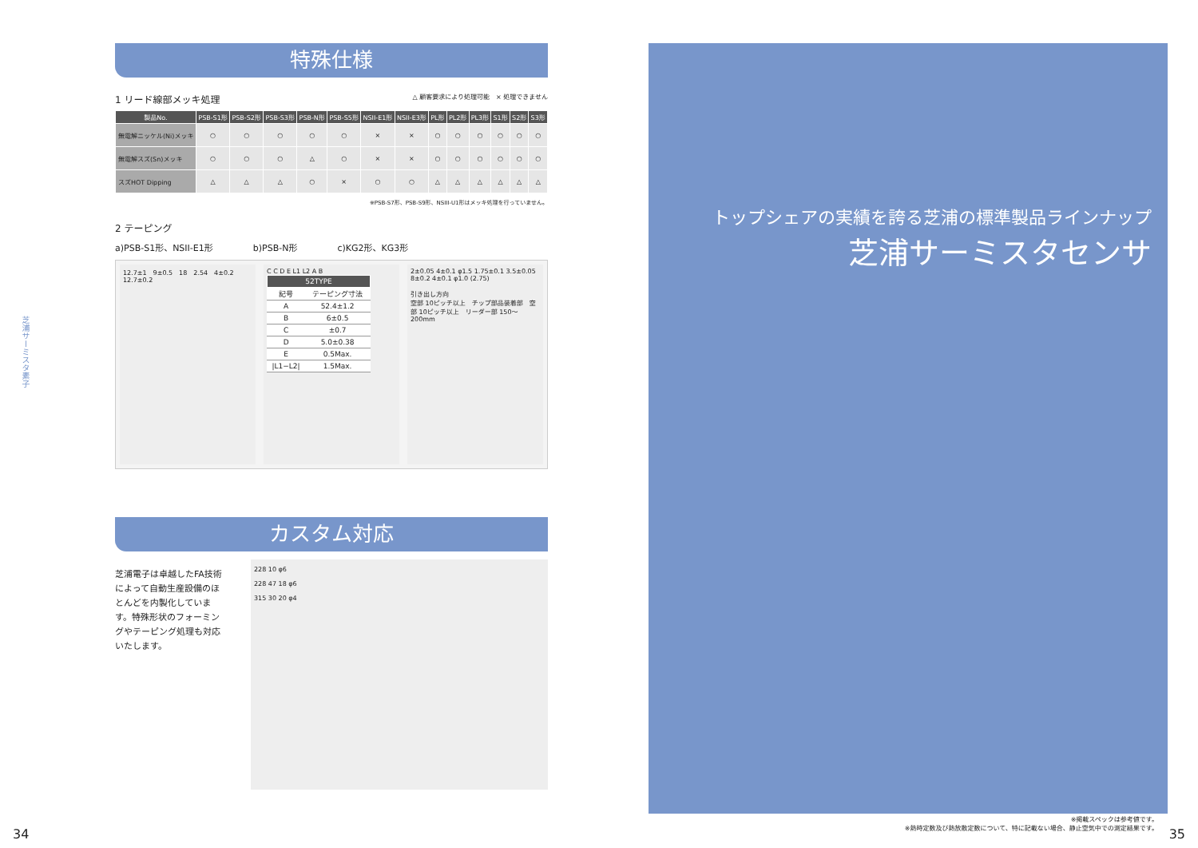特殊仕様
1 リード線部メッキ処理 △ 顧客要求により処理可能　× 処理できません
| 製品No. | PSB-S1形 | PSB-S2形 | PSB-S3形 | PSB-N形 | PSB-S5形 | NSII-E1形 | NSII-E3形 | PL形 | PL2形 | PL3形 | S1形 | S2形 | S3形 |
| --- | --- | --- | --- | --- | --- | --- | --- | --- | --- | --- | --- | --- | --- |
| 無電解ニッケル(Ni)メッキ | ○ | ○ | ○ | ○ | ○ | × | × | ○ | ○ | ○ | ○ | ○ | ○ |
| 無電解スズ(Sn)メッキ | ○ | ○ | ○ | △ | ○ | × | × | ○ | ○ | ○ | ○ | ○ | ○ |
| スズHOT Dipping | △ | △ | △ | ○ | × | ○ | ○ | △ | △ | △ | △ | △ | △ |
※PSB-S7形、PSB-S9形、NSIII-U1形はメッキ処理を行っていません。
2 テーピング
a)PSB-S1形、NSII-E1形 b)PSB-N形 c)KG2形、KG3形
12.7±1　9±0.5　18　2.54　4±0.2　12.7±0.2
C C D E L1 L2 A B
| 52TYPE | |
| --- | --- |
| 記号 | テーピング寸法 |
| A | 52.4±1.2 |
| B | 6±0.5 |
| C | ±0.7 |
| D | 5.0±0.38 |
| E | 0.5Max. |
| /L1−L2/ | 1.5Max. |
2±0.05 4±0.1 φ1.5 1.75±0.1 3.5±0.05 8±0.2 4±0.1 φ1.0 (2.75)
引き出し方向
空部 10ピッチ以上　チップ部品装着部　空部 10ピッチ以上　リーダー部 150〜200mm
カスタム対応
芝浦電子は卓越したFA技術によって自動生産設備のほとんどを内製化しています。特殊形状のフォーミングやテーピング処理も対応いたします。
228 10 φ6
228 47 18 φ6
315 30 20 φ4
芝浦サーミスタ素子
トップシェアの実績を誇る芝浦の標準製品ラインナップ
芝浦サーミスタセンサ
※掲載スペックは参考値です。
※熱時定数及び熱放散定数について、特に記載ない場合、静止空気中での測定結果です。
34 35